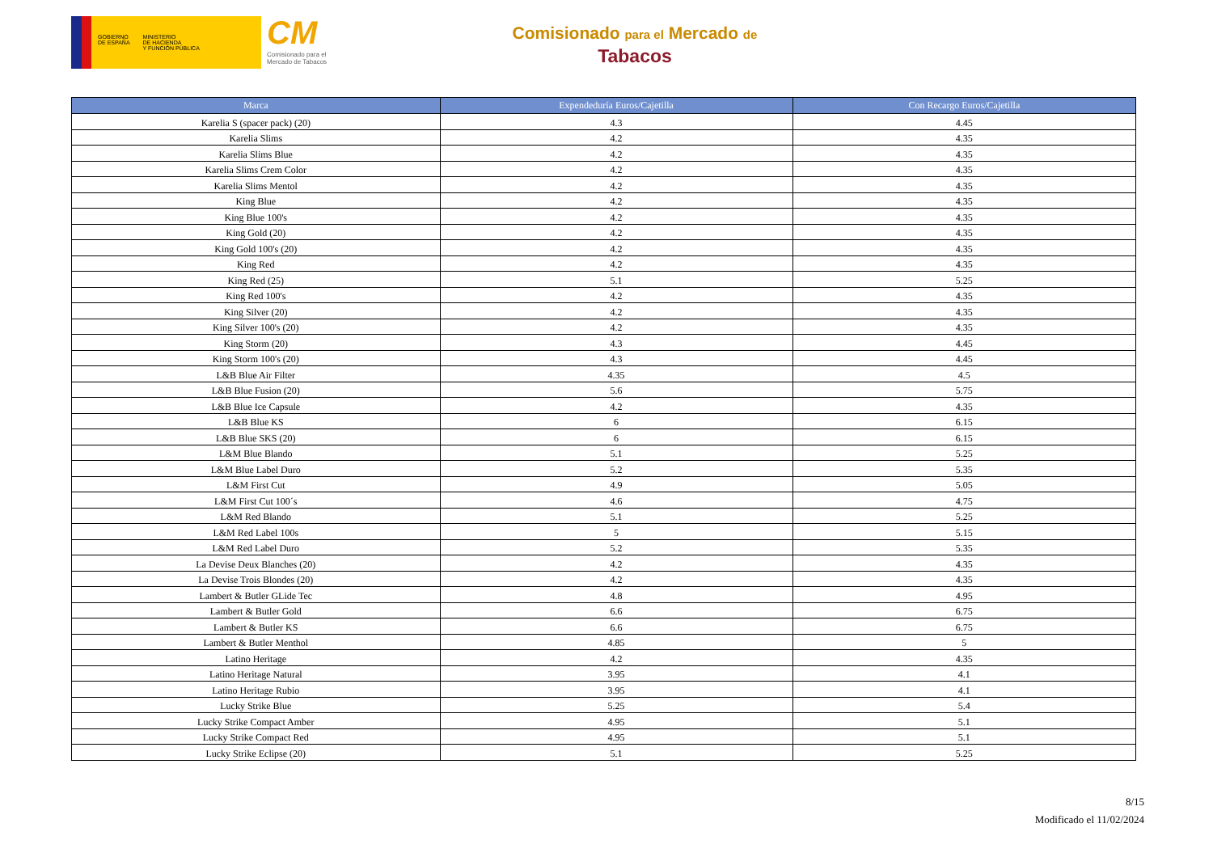GOBIERNO
DE ESPAÑA
MINISTERIO
DE HACIENDA
Y FUNCIÓN PÚBLICA
CM
Comisionado para el
Mercado de Tabacos
Comisionado para el Mercado de
Tabacos
| Marca | Expendeduría Euros/Cajetilla | Con Recargo Euros/Cajetilla |
| --- | --- | --- |
| Karelia S (spacer pack) (20) | 4.3 | 4.45 |
| Karelia Slims | 4.2 | 4.35 |
| Karelia Slims Blue | 4.2 | 4.35 |
| Karelia Slims Crem Color | 4.2 | 4.35 |
| Karelia Slims Mentol | 4.2 | 4.35 |
| King Blue | 4.2 | 4.35 |
| King Blue 100's | 4.2 | 4.35 |
| King Gold (20) | 4.2 | 4.35 |
| King Gold 100's (20) | 4.2 | 4.35 |
| King Red | 4.2 | 4.35 |
| King Red (25) | 5.1 | 5.25 |
| King Red 100's | 4.2 | 4.35 |
| King Silver (20) | 4.2 | 4.35 |
| King Silver 100's (20) | 4.2 | 4.35 |
| King Storm (20) | 4.3 | 4.45 |
| King Storm 100's (20) | 4.3 | 4.45 |
| L&B Blue Air Filter | 4.35 | 4.5 |
| L&B Blue Fusion (20) | 5.6 | 5.75 |
| L&B Blue Ice Capsule | 4.2 | 4.35 |
| L&B Blue KS | 6 | 6.15 |
| L&B Blue SKS (20) | 6 | 6.15 |
| L&M Blue Blando | 5.1 | 5.25 |
| L&M Blue Label Duro | 5.2 | 5.35 |
| L&M First Cut | 4.9 | 5.05 |
| L&M First Cut 100´s | 4.6 | 4.75 |
| L&M Red Blando | 5.1 | 5.25 |
| L&M Red Label 100s | 5 | 5.15 |
| L&M Red Label Duro | 5.2 | 5.35 |
| La Devise Deux Blanches (20) | 4.2 | 4.35 |
| La Devise Trois Blondes (20) | 4.2 | 4.35 |
| Lambert & Butler GLide Tec | 4.8 | 4.95 |
| Lambert & Butler Gold | 6.6 | 6.75 |
| Lambert & Butler KS | 6.6 | 6.75 |
| Lambert & Butler Menthol | 4.85 | 5 |
| Latino Heritage | 4.2 | 4.35 |
| Latino Heritage Natural | 3.95 | 4.1 |
| Latino Heritage Rubio | 3.95 | 4.1 |
| Lucky Strike Blue | 5.25 | 5.4 |
| Lucky Strike Compact Amber | 4.95 | 5.1 |
| Lucky Strike Compact Red | 4.95 | 5.1 |
| Lucky Strike Eclipse (20) | 5.1 | 5.25 |
8/15
Modificado el 11/02/2024